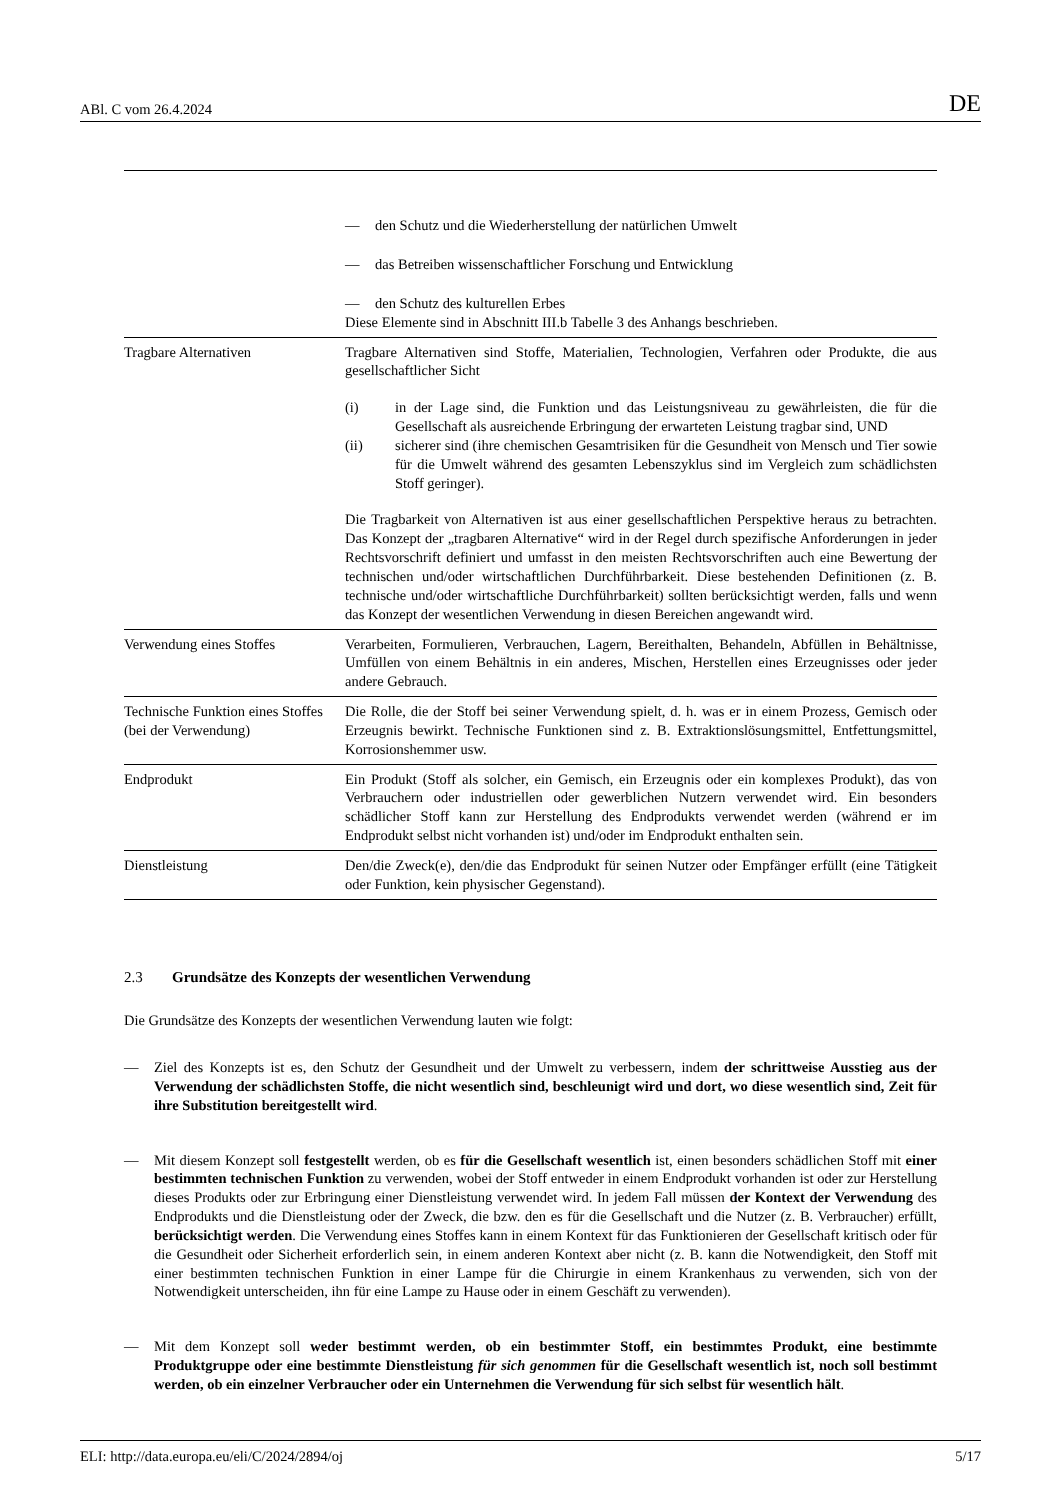ABl. C vom 26.4.2024 DE
| | — den Schutz und die Wiederherstellung der natürlichen Umwelt — das Betreiben wissenschaftlicher Forschung und Entwicklung — den Schutz des kulturellen Erbes Diese Elemente sind in Abschnitt III.b Tabelle 3 des Anhangs beschrieben. |
| Tragbare Alternativen | Tragbare Alternativen sind Stoffe, Materialien, Technologien, Verfahren oder Produkte, die aus gesellschaftlicher Sicht (i) in der Lage sind, die Funktion und das Leistungsniveau zu gewährleisten, die für die Gesellschaft als ausreichende Erbringung der erwarteten Leistung tragbar sind, UND (ii) sicherer sind (ihre chemischen Gesamtrisiken für die Gesundheit von Mensch und Tier sowie für die Umwelt während des gesamten Lebenszyklus sind im Vergleich zum schädlichsten Stoff geringer). Die Tragbarkeit von Alternativen ist aus einer gesellschaftlichen Perspektive heraus zu betrachten. Das Konzept der „tragbaren Alternative“ wird in der Regel durch spezifische Anforderungen in jeder Rechtsvorschrift definiert und umfasst in den meisten Rechtsvorschriften auch eine Bewertung der technischen und/oder wirtschaftlichen Durchführbarkeit. Diese bestehenden Definitionen (z. B. technische und/oder wirtschaftliche Durchführbarkeit) sollten berücksichtigt werden, falls und wenn das Konzept der wesentlichen Verwendung in diesen Bereichen angewandt wird. |
| Verwendung eines Stoffes | Verarbeiten, Formulieren, Verbrauchen, Lagern, Bereithalten, Behandeln, Abfüllen in Behältnisse, Umfüllen von einem Behältnis in ein anderes, Mischen, Herstellen eines Erzeugnisses oder jeder andere Gebrauch. |
| Technische Funktion eines Stoffes (bei der Verwendung) | Die Rolle, die der Stoff bei seiner Verwendung spielt, d. h. was er in einem Prozess, Gemisch oder Erzeugnis bewirkt. Technische Funktionen sind z. B. Extraktionslösungsmittel, Entfettungsmittel, Korrosionshemmer usw. |
| Endprodukt | Ein Produkt (Stoff als solcher, ein Gemisch, ein Erzeugnis oder ein komplexes Produkt), das von Verbrauchern oder industriellen oder gewerblichen Nutzern verwendet wird. Ein besonders schädlicher Stoff kann zur Herstellung des Endprodukts verwendet werden (während er im Endprodukt selbst nicht vorhanden ist) und/oder im Endprodukt enthalten sein. |
| Dienstleistung | Den/die Zweck(e), den/die das Endprodukt für seinen Nutzer oder Empfänger erfüllt (eine Tätigkeit oder Funktion, kein physischer Gegenstand). |
2.3 Grundsätze des Konzepts der wesentlichen Verwendung
Die Grundsätze des Konzepts der wesentlichen Verwendung lauten wie folgt:
— Ziel des Konzepts ist es, den Schutz der Gesundheit und der Umwelt zu verbessern, indem der schrittweise Ausstieg aus der Verwendung der schädlichsten Stoffe, die nicht wesentlich sind, beschleunigt wird und dort, wo diese wesentlich sind, Zeit für ihre Substitution bereitgestellt wird.
— Mit diesem Konzept soll festgestellt werden, ob es für die Gesellschaft wesentlich ist, einen besonders schädlichen Stoff mit einer bestimmten technischen Funktion zu verwenden, wobei der Stoff entweder in einem Endprodukt vorhanden ist oder zur Herstellung dieses Produkts oder zur Erbringung einer Dienstleistung verwendet wird. In jedem Fall müssen der Kontext der Verwendung des Endprodukts und die Dienstleistung oder der Zweck, die bzw. den es für die Gesellschaft und die Nutzer (z. B. Verbraucher) erfüllt, berücksichtigt werden. Die Verwendung eines Stoffes kann in einem Kontext für das Funktionieren der Gesellschaft kritisch oder für die Gesundheit oder Sicherheit erforderlich sein, in einem anderen Kontext aber nicht (z. B. kann die Notwendigkeit, den Stoff mit einer bestimmten technischen Funktion in einer Lampe für die Chirurgie in einem Krankenhaus zu verwenden, sich von der Notwendigkeit unterscheiden, ihn für eine Lampe zu Hause oder in einem Geschäft zu verwenden).
— Mit dem Konzept soll weder bestimmt werden, ob ein bestimmter Stoff, ein bestimmtes Produkt, eine bestimmte Produktgruppe oder eine bestimmte Dienstleistung für sich genommen für die Gesellschaft wesentlich ist, noch soll bestimmt werden, ob ein einzelner Verbraucher oder ein Unternehmen die Verwendung für sich selbst für wesentlich hält.
ELI: http://data.europa.eu/eli/C/2024/2894/oj 5/17